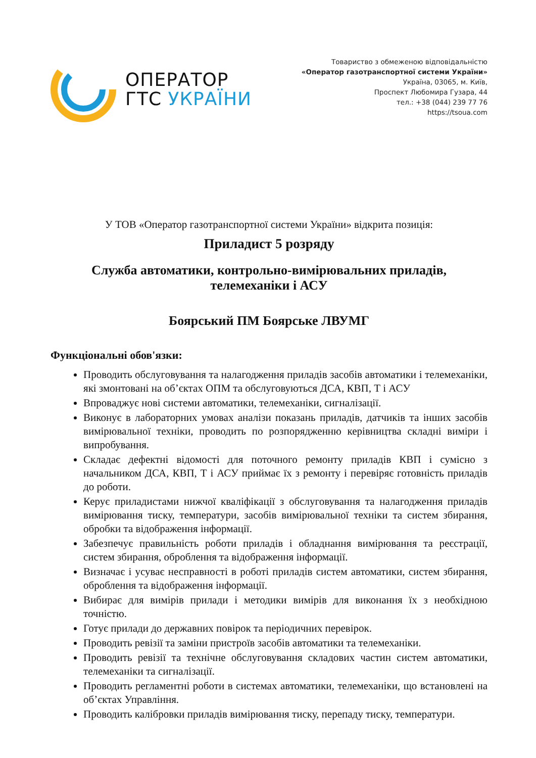ОПЕРАТОР
ГТС УКРАЇНИ
Товариство з обмеженою відповідальністю
«Оператор газотранспортної системи України»
Україна, 03065, м. Київ,
Проспект Любомира Гузара, 44
тел.: +38 (044) 239 77 76
https://tsoua.com
У ТОВ «Оператор газотранспортної системи України» відкрита позиція:
Приладист 5 розряду
Служба автоматики, контрольно-вимірювальних приладів,
телемеханіки і АСУ
Боярський ПМ Боярське ЛВУМГ
Функціональні обов'язки:
Проводить обслуговування та налагодження приладів засобів автоматики і телемеханіки, які змонтовані на об’єктах ОПМ та обслуговуються ДСА, КВП, Т і АСУ
Впроваджує нові системи автоматики, телемеханіки, сигналізації.
Виконує в лабораторних умовах аналізи показань приладів, датчиків та інших засобів вимірювальної техніки, проводить по розпорядженню керівництва складні виміри і випробування.
Складає дефектні відомості для поточного ремонту приладів КВП і сумісно з начальником ДСА, КВП, Т і АСУ приймає їх з ремонту і перевіряє готовність приладів до роботи.
Керує приладистами нижчої кваліфікації з обслуговування та налагодження приладів вимірювання тиску, температури, засобів вимірювальної техніки та систем збирання, обробки та відображення інформації.
Забезпечує правильність роботи приладів і обладнання вимірювання та реєстрації, систем збирання, оброблення та відображення інформації.
Визначає і усуває несправності в роботі приладів систем автоматики, систем збирання, оброблення та відображення інформації.
Вибирає для вимірів прилади і методики вимірів для виконання їх з необхідною точністю.
Готує прилади до державних повірок та періодичних перевірок.
Проводить ревізії та заміни пристроїв засобів автоматики та телемеханіки.
Проводить ревізії та технічне обслуговування складових частин систем автоматики, телемеханіки та сигналізації.
Проводить регламентні роботи в системах автоматики, телемеханіки, що встановлені на об’єктах Управління.
Проводить калібровки приладів вимірювання тиску, перепаду тиску, температури.